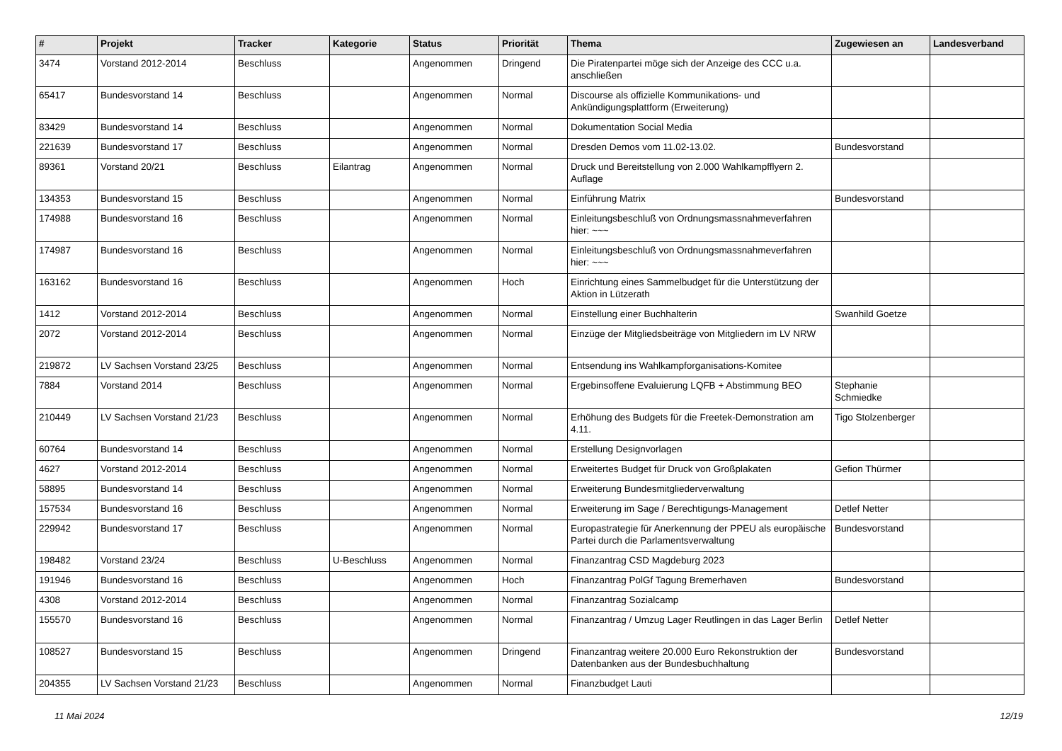| # | Projekt | Tracker | Kategorie | Status | Priorität | Thema | Zugewiesen an | Landesverband |
| --- | --- | --- | --- | --- | --- | --- | --- | --- |
| 3474 | Vorstand 2012-2014 | Beschluss | | Angenommen | Dringend | Die Piratenpartei möge sich der Anzeige des CCC u.a. anschließen | | |
| 65417 | Bundesvorstand 14 | Beschluss | | Angenommen | Normal | Discourse als offizielle Kommunikations- und Ankündigungsplattform (Erweiterung) | | |
| 83429 | Bundesvorstand 14 | Beschluss | | Angenommen | Normal | Dokumentation Social Media | | |
| 221639 | Bundesvorstand 17 | Beschluss | | Angenommen | Normal | Dresden Demos vom 11.02-13.02. | Bundesvorstand | |
| 89361 | Vorstand 20/21 | Beschluss | Eilantrag | Angenommen | Normal | Druck und Bereitstellung von 2.000 Wahlkampfflyern 2. Auflage | | |
| 134353 | Bundesvorstand 15 | Beschluss | | Angenommen | Normal | Einführung Matrix | Bundesvorstand | |
| 174988 | Bundesvorstand 16 | Beschluss | | Angenommen | Normal | Einleitungsbeschluß von Ordnungsmassnahmeverfahren hier: ~~~ | | |
| 174987 | Bundesvorstand 16 | Beschluss | | Angenommen | Normal | Einleitungsbeschluß von Ordnungsmassnahmeverfahren hier: ~~~ | | |
| 163162 | Bundesvorstand 16 | Beschluss | | Angenommen | Hoch | Einrichtung eines Sammelbudget für die Unterstützung der Aktion in Lützerath | | |
| 1412 | Vorstand 2012-2014 | Beschluss | | Angenommen | Normal | Einstellung einer Buchhalterin | Swanhild Goetze | |
| 2072 | Vorstand 2012-2014 | Beschluss | | Angenommen | Normal | Einzüge der Mitgliedsbeiträge von Mitgliedern im LV NRW | | |
| 219872 | LV Sachsen Vorstand 23/25 | Beschluss | | Angenommen | Normal | Entsendung ins Wahlkampforganisations-Komitee | | |
| 7884 | Vorstand 2014 | Beschluss | | Angenommen | Normal | Ergebinsoffene Evaluierung LQFB + Abstimmung BEO | Stephanie Schmiedke | |
| 210449 | LV Sachsen Vorstand 21/23 | Beschluss | | Angenommen | Normal | Erhöhung des Budgets für die Freetek-Demonstration am 4.11. | Tigo Stolzenberger | |
| 60764 | Bundesvorstand 14 | Beschluss | | Angenommen | Normal | Erstellung Designvorlagen | | |
| 4627 | Vorstand 2012-2014 | Beschluss | | Angenommen | Normal | Erweitertes Budget für Druck von Großplakaten | Gefion Thürmer | |
| 58895 | Bundesvorstand 14 | Beschluss | | Angenommen | Normal | Erweiterung Bundesmitgliederverwaltung | | |
| 157534 | Bundesvorstand 16 | Beschluss | | Angenommen | Normal | Erweiterung im Sage / Berechtigungs-Management | Detlef Netter | |
| 229942 | Bundesvorstand 17 | Beschluss | | Angenommen | Normal | Europastrategie für Anerkennung der PPEU als europäische Partei durch die Parlamentsverwaltung | Bundesvorstand | |
| 198482 | Vorstand 23/24 | Beschluss | U-Beschluss | Angenommen | Normal | Finanzantrag CSD Magdeburg 2023 | | |
| 191946 | Bundesvorstand 16 | Beschluss | | Angenommen | Hoch | Finanzantrag PolGf Tagung Bremerhaven | Bundesvorstand | |
| 4308 | Vorstand 2012-2014 | Beschluss | | Angenommen | Normal | Finanzantrag Sozialcamp | | |
| 155570 | Bundesvorstand 16 | Beschluss | | Angenommen | Normal | Finanzantrag / Umzug Lager Reutlingen in das Lager Berlin | Detlef Netter | |
| 108527 | Bundesvorstand 15 | Beschluss | | Angenommen | Dringend | Finanzantrag weitere 20.000 Euro Rekonstruktion der Datenbanken aus der Bundesbuchhaltung | Bundesvorstand | |
| 204355 | LV Sachsen Vorstand 21/23 | Beschluss | | Angenommen | Normal | Finanzbudget Lauti | | |
11 Mai 2024 12/19